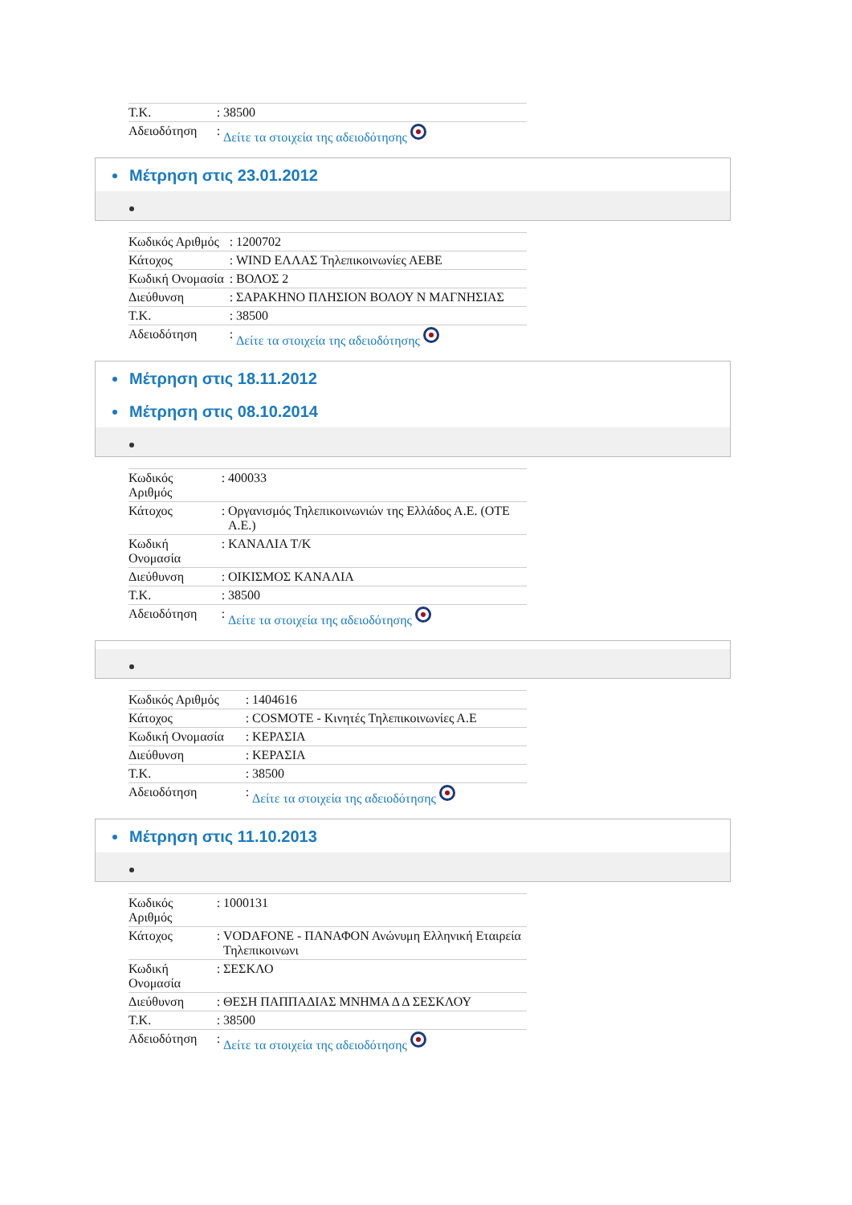| Τ.Κ. | : | 38500 |
| Αδειοδότηση | : | Δείτε τα στοιχεία της αδειοδότησης |
Μέτρηση στις 23.01.2012
| Κωδικός Αριθμός | : | 1200702 |
| Κάτοχος | : | WIND ΕΛΛΑΣ Τηλεπικοινωνίες ΑΕΒΕ |
| Κωδική Ονομασία | : | ΒΟΛΟΣ 2 |
| Διεύθυνση | : | ΣΑΡΑΚΗΝΟ ΠΛΗΣΙΟΝ ΒΟΛΟΥ Ν ΜΑΓΝΗΣΙΑΣ |
| Τ.Κ. | : | 38500 |
| Αδειοδότηση | : | Δείτε τα στοιχεία της αδειοδότησης |
Μέτρηση στις 18.11.2012
Μέτρηση στις 08.10.2014
| Κωδικός Αριθμός | : | 400033 |
| Κάτοχος | : | Οργανισμός Τηλεπικοινωνιών της Ελλάδος Α.Ε. (ΟΤΕ Α.Ε.) |
| Κωδική Ονομασία | : | ΚΑΝΑΛΙΑ Τ/Κ |
| Διεύθυνση | : | ΟΙΚΙΣΜΟΣ ΚΑΝΑΛΙΑ |
| Τ.Κ. | : | 38500 |
| Αδειοδότηση | : | Δείτε τα στοιχεία της αδειοδότησης |
| Κωδικός Αριθμός | : | 1404616 |
| Κάτοχος | : | COSMOTE - Κινητές Τηλεπικοινωνίες Α.Ε |
| Κωδική Ονομασία | : | ΚΕΡΑΣΙΑ |
| Διεύθυνση | : | ΚΕΡΑΣΙΑ |
| Τ.Κ. | : | 38500 |
| Αδειοδότηση | : | Δείτε τα στοιχεία της αδειοδότησης |
Μέτρηση στις 11.10.2013
| Κωδικός Αριθμός | : | 1000131 |
| Κάτοχος | : | VODAFONE - ΠΑΝΑΦΟΝ Ανώνυμη Ελληνική Εταιρεία Τηλεπικοινωνι |
| Κωδική Ονομασία | : | ΣΕΣΚΛΟ |
| Διεύθυνση | : | ΘΕΣΗ ΠΑΠΠΑΔΙΑΣ ΜΝΗΜΑ Δ Δ ΣΕΣΚΛΟΥ |
| Τ.Κ. | : | 38500 |
| Αδειοδότηση | : | Δείτε τα στοιχεία της αδειοδότησης |